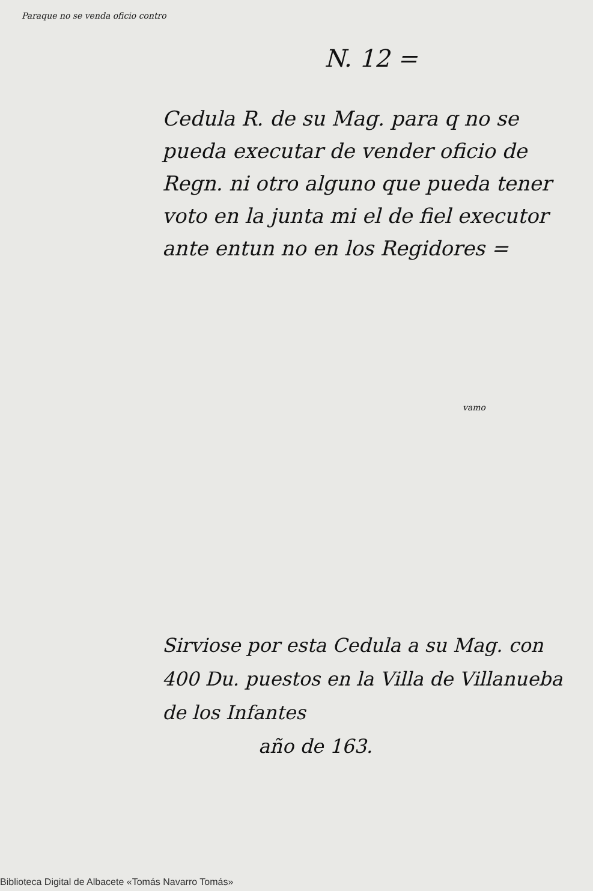Paraque no se venda oficio contro
N. 12 =
Cedula R. de su Mag. para q no se pueda executar de vender oficio de Regn. ni otro alguno que pueda tener voto en la junta mi el de fiel executor ante entun no en los Regidores =
vamo
Sirviose por esta Cedula a su Mag. con 400 Du. puestos en la Villa de Villanueba de los Infantes
año de 163.
Biblioteca Digital de Albacete «Tomás Navarro Tomás»